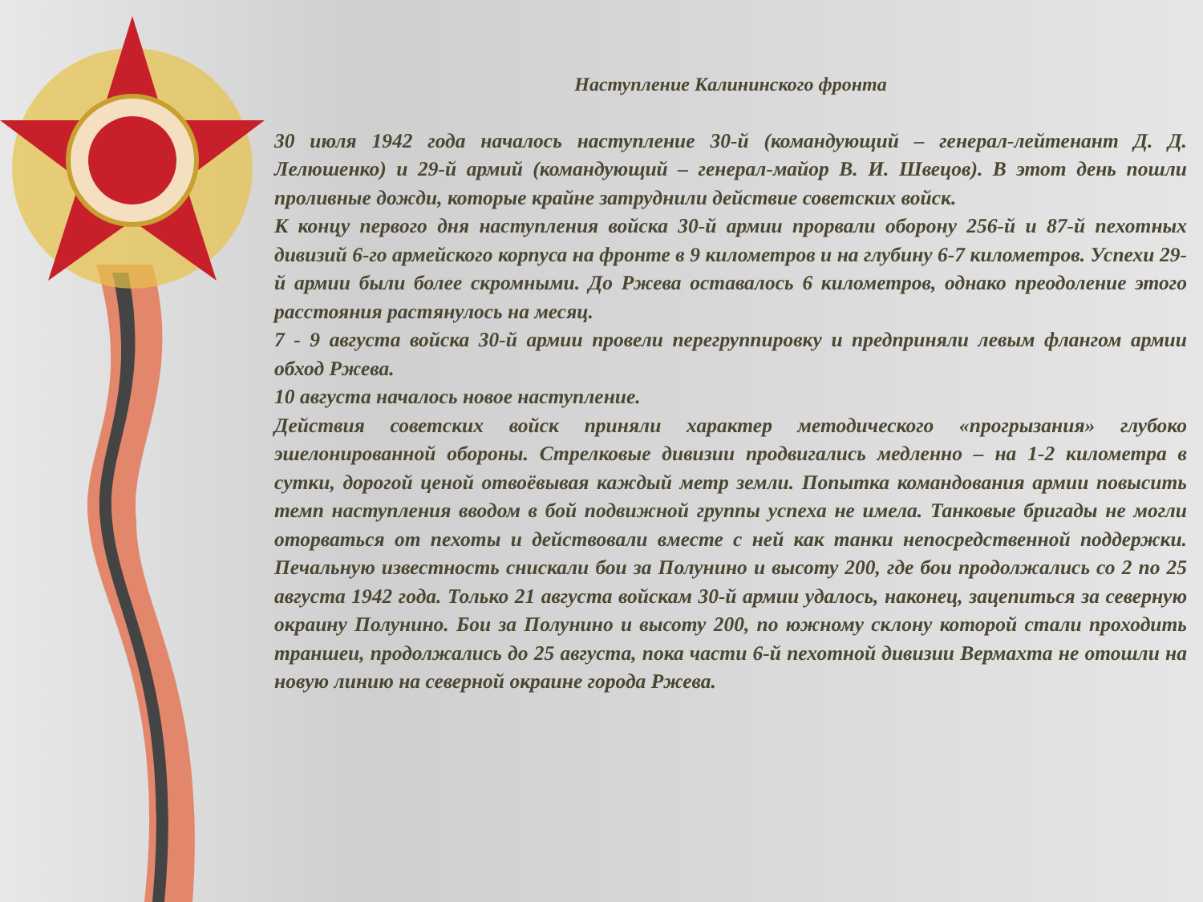Наступление Калининского фронта
30 июля 1942 года началось наступление 30-й (командующий – генерал-лейтенант Д. Д. Лелюшенко) и 29-й армий (командующий – генерал-майор В. И. Швецов). В этот день пошли проливные дожди, которые крайне затруднили действие советских войск.
К концу первого дня наступления войска 30-й армии прорвали оборону 256-й и 87-й пехотных дивизий 6-го армейского корпуса на фронте в 9 километров и на глубину 6-7 километров. Успехи 29-й армии были более скромными. До Ржева оставалось 6 километров, однако преодоление этого расстояния растянулось на месяц.
7 - 9 августа войска 30-й армии провели перегруппировку и предприняли левым флангом армии обход Ржева.
10 августа началось новое наступление.
Действия советских войск приняли характер методического «прогрызания» глубоко эшелонированной обороны. Стрелковые дивизии продвигались медленно – на 1-2 километра в сутки, дорогой ценой отвоёвывая каждый метр земли. Попытка командования армии повысить темп наступления вводом в бой подвижной группы успеха не имела. Танковые бригады не могли оторваться от пехоты и действовали вместе с ней как танки непосредственной поддержки. Печальную известность снискали бои за Полунино и высоту 200, где бои продолжались со 2 по 25 августа 1942 года. Только 21 августа войскам 30-й армии удалось, наконец, зацепиться за северную окраину Полунино. Бои за Полунино и высоту 200, по южному склону которой стали проходить траншеи, продолжались до 25 августа, пока части 6-й пехотной дивизии Вермахта не отошли на новую линию на северной окраине города Ржева.